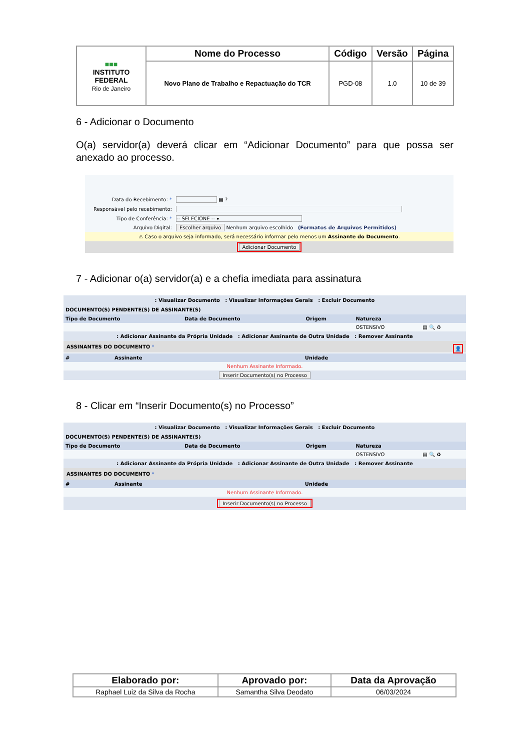| ■■■ INSTITUTO FEDERAL Rio de Janeiro | Nome do Processo | Código | Versão | Página |
| | Novo Plano de Trabalho e Repactuação do TCR | PGD-08 | 1.0 | 10 de 39 |
6 - Adicionar o Documento
O(a) servidor(a) deverá clicar em “Adicionar Documento” para que possa ser anexado ao processo.
| Data do Recebimento: * | ▦ ? |
| Responsável pelo recebimento: | |
| Tipo de Conferência: * | -- SELECIONE -- ▾ |
| Arquivo Digital: | Escolher arquivo Nenhum arquivo escolhido (Formatos de Arquivos Permitidos) |
⚠ Caso o arquivo seja informado, será necessário informar pelo menos um Assinante do Documento.
Adicionar Documento
7 - Adicionar o(a) servidor(a) e a chefia imediata para assinatura
: Visualizar Documento : Visualizar Informações Gerais : Excluir Documento
DOCUMENTO(S) PENDENTE(S) DE ASSINANTE(S)
| Tipo de Documento | Data de Documento | Origem | Natureza | |
| | | | OSTENSIVO | ▤ 🔍 ♻ |
: Adicionar Assinante da Própria Unidade : Adicionar Assinante de Outra Unidade : Remover Assinante
ASSINANTES DO DOCUMENTO * 👤
| # | Assinante | Unidade |
| Nenhum Assinante Informado. | | |
Inserir Documento(s) no Processo
8 - Clicar em “Inserir Documento(s) no Processo”
: Visualizar Documento : Visualizar Informações Gerais : Excluir Documento
DOCUMENTO(S) PENDENTE(S) DE ASSINANTE(S)
| Tipo de Documento | Data de Documento | Origem | Natureza | |
| | | | OSTENSIVO | ▤ 🔍 ♻ |
: Adicionar Assinante da Própria Unidade : Adicionar Assinante de Outra Unidade : Remover Assinante
ASSINANTES DO DOCUMENTO *
| # | Assinante | Unidade |
| Nenhum Assinante Informado. | | |
Inserir Documento(s) no Processo
| Elaborado por: | Aprovado por: | Data da Aprovação |
| --- | --- | --- |
| Raphael Luiz da Silva da Rocha | Samantha Silva Deodato | 06/03/2024 |